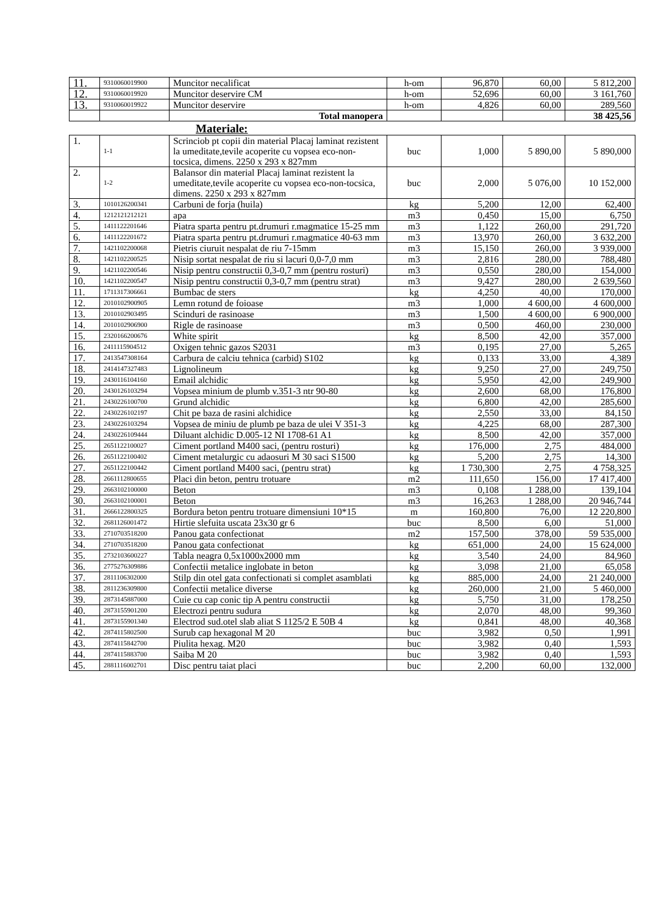| 11. | 9310060019900 | Muncitor necalificat | h-om | 96,870 | 60,00 | 5 812,200 |
| 12. | 9310060019920 | Muncitor deservire CM | h-om | 52,696 | 60,00 | 3 161,760 |
| 13. | 9310060019922 | Muncitor deservire | h-om | 4,826 | 60,00 | 289,560 |
| | | Total manopera | | | | 38 425,56 |
Materiale:
| 1. | 1-1 | Scrinciob pt copii din material Placaj laminat rezistent la umeditate,tevile acoperite cu vopsea eco-non-tocsica, dimens. 2250 x 293 x 827mm | buc | 1,000 | 5 890,00 | 5 890,000 |
| 2. | 1-2 | Balansor din material Placaj laminat rezistent la umeditate,tevile acoperite cu vopsea eco-non-tocsica, dimens. 2250 x 293 x 827mm | buc | 2,000 | 5 076,00 | 10 152,000 |
| 3. | 1010126200341 | Carbuni de forja (huila) | kg | 5,200 | 12,00 | 62,400 |
| 4. | 1212121212121 | apa | m3 | 0,450 | 15,00 | 6,750 |
| 5. | 1411122201646 | Piatra sparta pentru pt.drumuri r.magmatice 15-25 mm | m3 | 1,122 | 260,00 | 291,720 |
| 6. | 1411122201672 | Piatra sparta pentru pt.drumuri r.magmatice 40-63 mm | m3 | 13,970 | 260,00 | 3 632,200 |
| 7. | 1421102200068 | Pietris ciuruit nespalat de riu 7-15mm | m3 | 15,150 | 260,00 | 3 939,000 |
| 8. | 1421102200525 | Nisip sortat nespalat de riu si lacuri 0,0-7,0 mm | m3 | 2,816 | 280,00 | 788,480 |
| 9. | 1421102200546 | Nisip pentru constructii 0,3-0,7 mm (pentru rosturi) | m3 | 0,550 | 280,00 | 154,000 |
| 10. | 1421102200547 | Nisip pentru constructii 0,3-0,7 mm (pentru strat) | m3 | 9,427 | 280,00 | 2 639,560 |
| 11. | 1711317306661 | Bumbac de sters | kg | 4,250 | 40,00 | 170,000 |
| 12. | 2010102900905 | Lemn rotund de foioase | m3 | 1,000 | 4 600,00 | 4 600,000 |
| 13. | 2010102903495 | Scinduri de rasinoase | m3 | 1,500 | 4 600,00 | 6 900,000 |
| 14. | 2010102906900 | Rigle de rasinoase | m3 | 0,500 | 460,00 | 230,000 |
| 15. | 2320166200676 | White spirit | kg | 8,500 | 42,00 | 357,000 |
| 16. | 2411115904512 | Oxigen tehnic gazos S2031 | m3 | 0,195 | 27,00 | 5,265 |
| 17. | 2413547308164 | Carbura de calciu tehnica (carbid) S102 | kg | 0,133 | 33,00 | 4,389 |
| 18. | 2414147327483 | Lignolineum | kg | 9,250 | 27,00 | 249,750 |
| 19. | 2430116104160 | Email alchidic | kg | 5,950 | 42,00 | 249,900 |
| 20. | 2430126103294 | Vopsea minium de plumb v.351-3 ntr 90-80 | kg | 2,600 | 68,00 | 176,800 |
| 21. | 2430226100700 | Grund alchidic | kg | 6,800 | 42,00 | 285,600 |
| 22. | 2430226102197 | Chit pe baza de rasini alchidice | kg | 2,550 | 33,00 | 84,150 |
| 23. | 2430226103294 | Vopsea de miniu de plumb pe baza de ulei V 351-3 | kg | 4,225 | 68,00 | 287,300 |
| 24. | 2430226109444 | Diluant alchidic D.005-12 NI 1708-61 A1 | kg | 8,500 | 42,00 | 357,000 |
| 25. | 2651122100027 | Ciment portland M400 saci, (pentru rosturi) | kg | 176,000 | 2,75 | 484,000 |
| 26. | 2651122100402 | Ciment metalurgic cu adaosuri M 30 saci S1500 | kg | 5,200 | 2,75 | 14,300 |
| 27. | 2651122100442 | Ciment portland M400 saci, (pentru strat) | kg | 1 730,300 | 2,75 | 4 758,325 |
| 28. | 2661112800655 | Placi din beton, pentru trotuare | m2 | 111,650 | 156,00 | 17 417,400 |
| 29. | 2663102100000 | Beton | m3 | 0,108 | 1 288,00 | 139,104 |
| 30. | 2663102100001 | Beton | m3 | 16,263 | 1 288,00 | 20 946,744 |
| 31. | 2666122800325 | Bordura beton pentru trotuare dimensiuni 10*15 | m | 160,800 | 76,00 | 12 220,800 |
| 32. | 2681126001472 | Hirtie slefuita uscata 23x30 gr 6 | buc | 8,500 | 6,00 | 51,000 |
| 33. | 2710703518200 | Panou gata confectionat | m2 | 157,500 | 378,00 | 59 535,000 |
| 34. | 2710703518200 | Panou gata confectionat | kg | 651,000 | 24,00 | 15 624,000 |
| 35. | 2732103600227 | Tabla neagra 0,5x1000x2000 mm | kg | 3,540 | 24,00 | 84,960 |
| 36. | 2775276309886 | Confectii metalice inglobate in beton | kg | 3,098 | 21,00 | 65,058 |
| 37. | 2811106302000 | Stilp din otel gata confectionati si complet asamblati | kg | 885,000 | 24,00 | 21 240,000 |
| 38. | 2811236309800 | Confectii metalice diverse | kg | 260,000 | 21,00 | 5 460,000 |
| 39. | 2873145887000 | Cuie cu cap conic tip A pentru constructii | kg | 5,750 | 31,00 | 178,250 |
| 40. | 2873155901200 | Electrozi pentru sudura | kg | 2,070 | 48,00 | 99,360 |
| 41. | 2873155901340 | Electrod sud.otel slab aliat S 1125/2 E 50B 4 | kg | 0,841 | 48,00 | 40,368 |
| 42. | 2874115802500 | Surub cap hexagonal M 20 | buc | 3,982 | 0,50 | 1,991 |
| 43. | 2874115842700 | Piulita hexag. M20 | buc | 3,982 | 0,40 | 1,593 |
| 44. | 2874115883700 | Saiba M 20 | buc | 3,982 | 0,40 | 1,593 |
| 45. | 2881116002701 | Disc pentru taiat placi | buc | 2,200 | 60,00 | 132,000 |